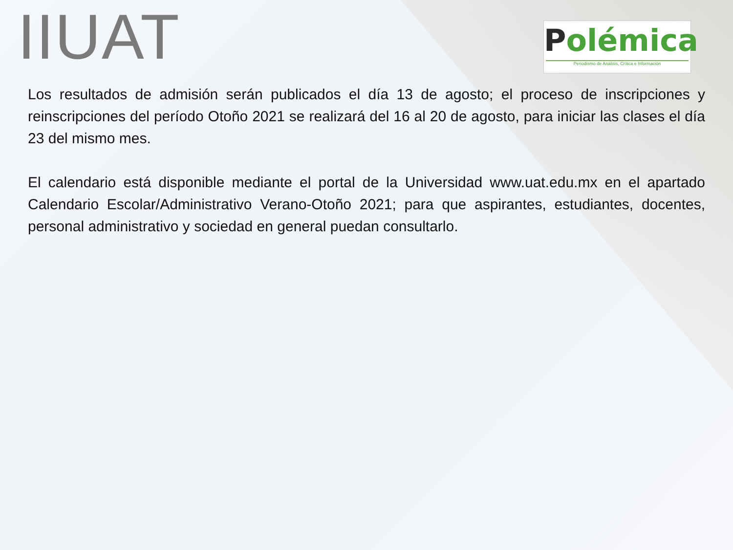IIUAT
Polémica
Periodismo de Análisis, Crítica e Información
Los resultados de admisión serán publicados el día 13 de agosto; el proceso de inscripciones y reinscripciones del período Otoño 2021 se realizará del 16 al 20 de agosto, para iniciar las clases el día 23 del mismo mes.
El calendario está disponible mediante el portal de la Universidad www.uat.edu.mx en el apartado Calendario Escolar/Administrativo Verano-Otoño 2021; para que aspirantes, estudiantes, docentes, personal administrativo y sociedad en general puedan consultarlo.